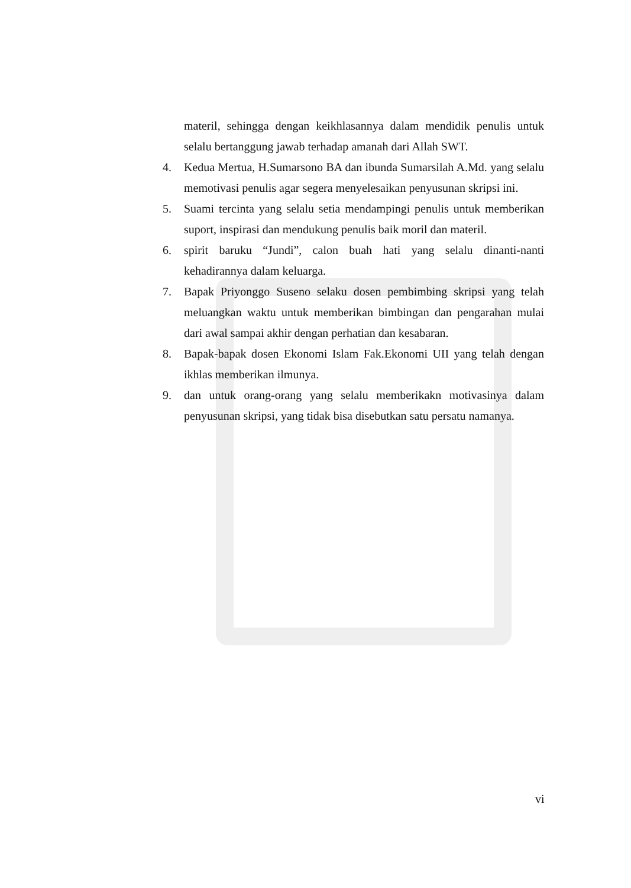materil, sehingga dengan keikhlasannya dalam mendidik penulis untuk selalu bertanggung jawab terhadap amanah dari Allah SWT.
4. Kedua Mertua, H.Sumarsono BA dan ibunda Sumarsilah A.Md. yang selalu memotivasi penulis agar segera menyelesaikan penyusunan skripsi ini.
5. Suami tercinta yang selalu setia mendampingi penulis untuk memberikan suport, inspirasi dan mendukung penulis baik moril dan materil.
6. spirit baruku “Jundi”, calon buah hati yang selalu dinanti-nanti kehadirannya dalam keluarga.
7. Bapak Priyonggo Suseno selaku dosen pembimbing skripsi yang telah meluangkan waktu untuk memberikan bimbingan dan pengarahan mulai dari awal sampai akhir dengan perhatian dan kesabaran.
8. Bapak-bapak dosen Ekonomi Islam Fak.Ekonomi UII yang telah dengan ikhlas memberikan ilmunya.
9. dan untuk orang-orang yang selalu memberikakn motivasinya dalam penyusunan skripsi, yang tidak bisa disebutkan satu persatu namanya.
vi